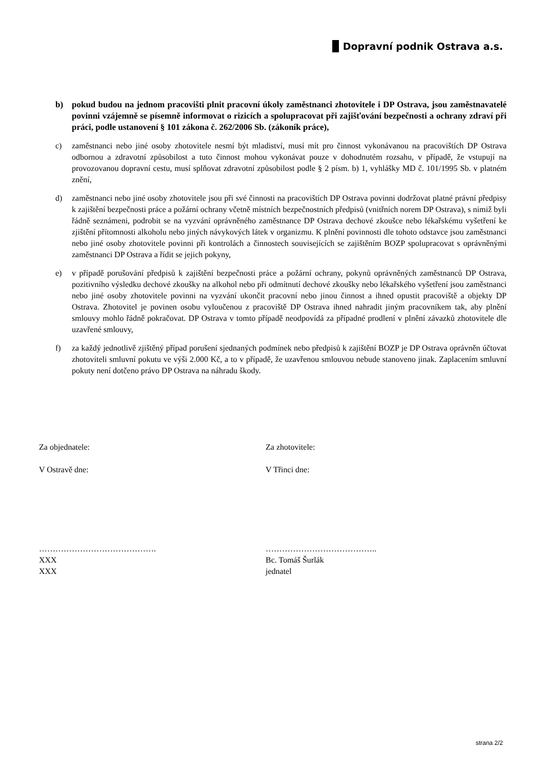Dopravní podnik Ostrava a.s.
b) pokud budou na jednom pracovišti plnit pracovní úkoly zaměstnanci zhotovitele i DP Ostrava, jsou zaměstnavatelé povinni vzájemně se písemně informovat o rizicích a spolupracovat při zajišťování bezpečnosti a ochrany zdraví při práci, podle ustanovení § 101 zákona č. 262/2006 Sb. (zákoník práce),
c) zaměstnanci nebo jiné osoby zhotovitele nesmí být mladiství, musí mít pro činnost vykonávanou na pracovištích DP Ostrava odbornou a zdravotní způsobilost a tuto činnost mohou vykonávat pouze v dohodnutém rozsahu, v případě, že vstupují na provozovanou dopravní cestu, musí splňovat zdravotní způsobilost podle § 2 písm. b) 1, vyhlášky MD č. 101/1995 Sb. v platném znění,
d) zaměstnanci nebo jiné osoby zhotovitele jsou při své činnosti na pracovištích DP Ostrava povinni dodržovat platné právní předpisy k zajištění bezpečnosti práce a požární ochrany včetně místních bezpečnostních předpisů (vnitřních norem DP Ostrava), s nimiž byli řádně seznámeni, podrobit se na vyzvání oprávněného zaměstnance DP Ostrava dechové zkoušce nebo lékařskému vyšetření ke zjištění přítomnosti alkoholu nebo jiných návykových látek v organizmu. K plnění povinnosti dle tohoto odstavce jsou zaměstnanci nebo jiné osoby zhotovitele povinni při kontrolách a činnostech souvisejících se zajištěním BOZP spolupracovat s oprávněnými zaměstnanci DP Ostrava a řídit se jejich pokyny,
e) v případě porušování předpisů k zajištění bezpečnosti práce a požární ochrany, pokynů oprávněných zaměstnanců DP Ostrava, pozitivního výsledku dechové zkoušky na alkohol nebo při odmítnutí dechové zkoušky nebo lékařského vyšetření jsou zaměstnanci nebo jiné osoby zhotovitele povinni na vyzvání ukončit pracovní nebo jinou činnost a ihned opustit pracoviště a objekty DP Ostrava. Zhotovitel je povinen osobu vyloučenou z pracoviště DP Ostrava ihned nahradit jiným pracovníkem tak, aby plnění smlouvy mohlo řádně pokračovat. DP Ostrava v tomto případě neodpovídá za případné prodlení v plnění závazků zhotovitele dle uzavřené smlouvy,
f) za každý jednotlivě zjištěný případ porušení sjednaných podmínek nebo předpisů k zajištění BOZP je DP Ostrava oprávněn účtovat zhotoviteli smluvní pokutu ve výši 2.000 Kč, a to v případě, že uzavřenou smlouvou nebude stanoveno jinak. Zaplacením smluvní pokuty není dotčeno právo DP Ostrava na náhradu škody.
Za objednatele:
V Ostravě dne:
…………………………………….
XXX
XXX
Za zhotovitele:
V Třinci dne:
…………………………………..
Bc. Tomáš Šurlák
jednatel
strana 2/2